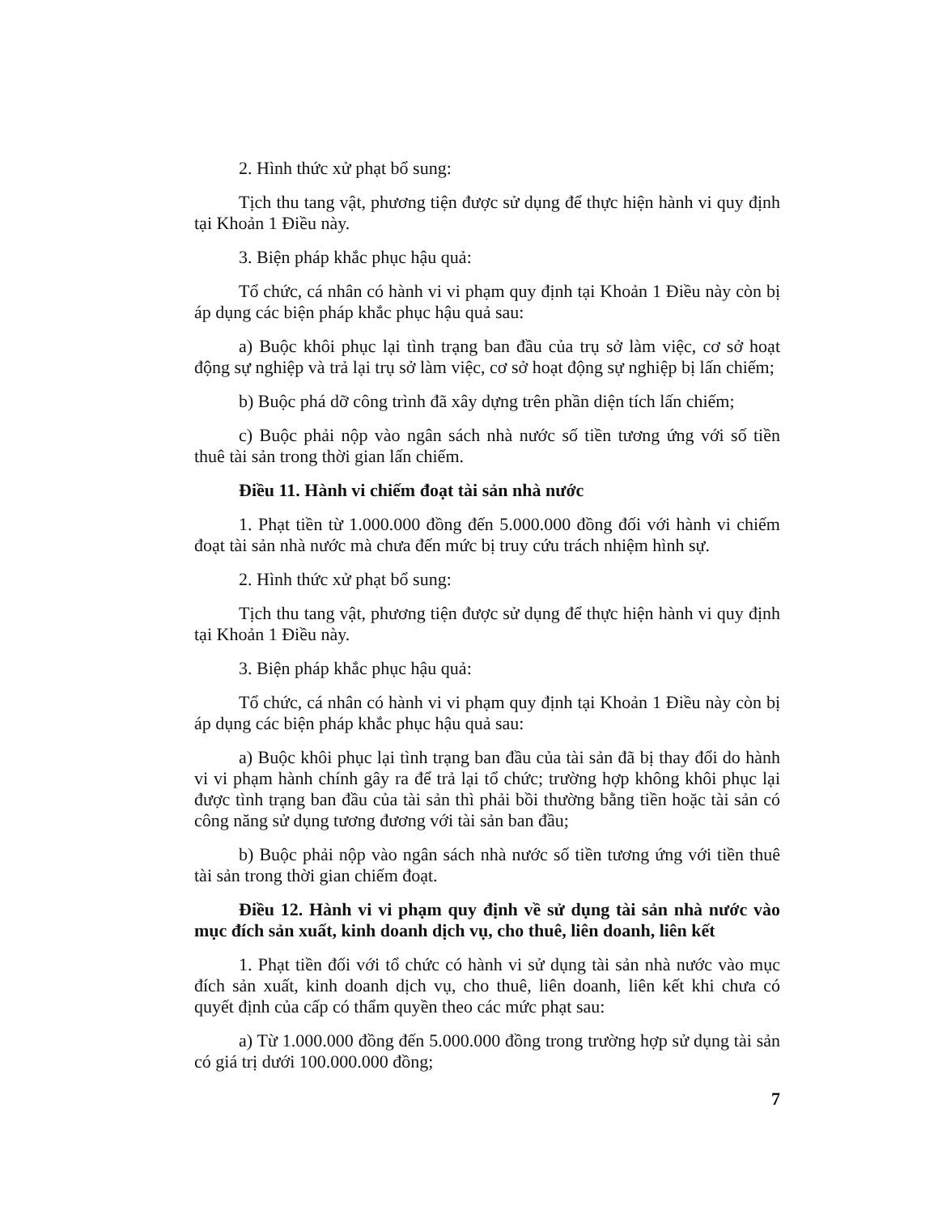2. Hình thức xử phạt bổ sung:
Tịch thu tang vật, phương tiện được sử dụng để thực hiện hành vi quy định tại Khoản 1 Điều này.
3. Biện pháp khắc phục hậu quả:
Tổ chức, cá nhân có hành vi vi phạm quy định tại Khoản 1 Điều này còn bị áp dụng các biện pháp khắc phục hậu quả sau:
a) Buộc khôi phục lại tình trạng ban đầu của trụ sở làm việc, cơ sở hoạt động sự nghiệp và trả lại trụ sở làm việc, cơ sở hoạt động sự nghiệp bị lấn chiếm;
b) Buộc phá dỡ công trình đã xây dựng trên phần diện tích lấn chiếm;
c) Buộc phải nộp vào ngân sách nhà nước số tiền tương ứng với số tiền thuê tài sản trong thời gian lấn chiếm.
Điều 11. Hành vi chiếm đoạt tài sản nhà nước
1. Phạt tiền từ 1.000.000 đồng đến 5.000.000 đồng đối với hành vi chiếm đoạt tài sản nhà nước mà chưa đến mức bị truy cứu trách nhiệm hình sự.
2. Hình thức xử phạt bổ sung:
Tịch thu tang vật, phương tiện được sử dụng để thực hiện hành vi quy định tại Khoản 1 Điều này.
3. Biện pháp khắc phục hậu quả:
Tổ chức, cá nhân có hành vi vi phạm quy định tại Khoản 1 Điều này còn bị áp dụng các biện pháp khắc phục hậu quả sau:
a) Buộc khôi phục lại tình trạng ban đầu của tài sản đã bị thay đổi do hành vi vi phạm hành chính gây ra để trả lại tổ chức; trường hợp không khôi phục lại được tình trạng ban đầu của tài sản thì phải bồi thường bằng tiền hoặc tài sản có công năng sử dụng tương đương với tài sản ban đầu;
b) Buộc phải nộp vào ngân sách nhà nước số tiền tương ứng với tiền thuê tài sản trong thời gian chiếm đoạt.
Điều 12. Hành vi vi phạm quy định về sử dụng tài sản nhà nước vào mục đích sản xuất, kinh doanh dịch vụ, cho thuê, liên doanh, liên kết
1. Phạt tiền đối với tổ chức có hành vi sử dụng tài sản nhà nước vào mục đích sản xuất, kinh doanh dịch vụ, cho thuê, liên doanh, liên kết khi chưa có quyết định của cấp có thẩm quyền theo các mức phạt sau:
a) Từ 1.000.000 đồng đến 5.000.000 đồng trong trường hợp sử dụng tài sản có giá trị dưới 100.000.000 đồng;
7